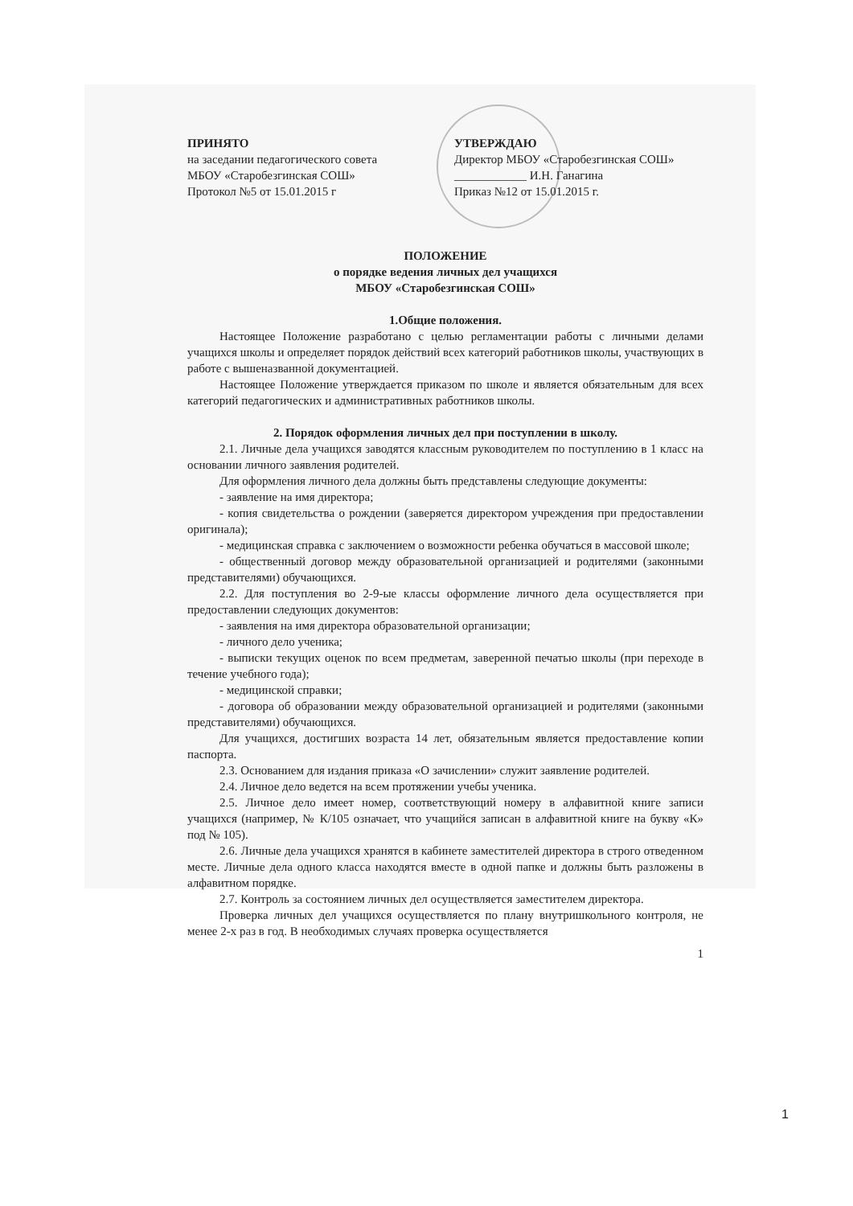ПРИНЯТО
на заседании педагогического совета
МБОУ «Старобезгинская СОШ»
Протокол №5 от 15.01.2015 г
УТВЕРЖДАЮ
Директор МБОУ «Старобезгинская СОШ»
____________ И.Н. Ганагина
Приказ №12 от 15.01.2015 г.
ПОЛОЖЕНИЕ
о порядке ведения личных дел учащихся
МБОУ «Старобезгинская СОШ»
1.Общие положения.
Настоящее Положение разработано с целью регламентации работы с личными делами учащихся школы и определяет порядок действий всех категорий работников школы, участвующих в работе с вышеназванной документацией.
Настоящее Положение утверждается приказом по школе и является обязательным для всех категорий педагогических и административных работников школы.
2. Порядок оформления личных дел при поступлении в школу.
2.1. Личные дела учащихся заводятся классным руководителем по поступлению в 1 класс на основании личного заявления родителей.
Для оформления личного дела должны быть представлены следующие документы:
- заявление на имя директора;
- копия свидетельства о рождении (заверяется директором учреждения при предоставлении оригинала);
- медицинская справка с заключением о возможности ребенка обучаться в массовой школе;
- общественный договор между образовательной организацией и родителями (законными представителями) обучающихся.
2.2. Для поступления во 2-9-ые классы оформление личного дела осуществляется при предоставлении следующих документов:
- заявления на имя директора образовательной организации;
- личного дело ученика;
- выписки текущих оценок по всем предметам, заверенной печатью школы (при переходе в течение учебного года);
- медицинской справки;
- договора об образовании между образовательной организацией и родителями (законными представителями) обучающихся.
Для учащихся, достигших возраста 14 лет, обязательным является предоставление копии паспорта.
2.3. Основанием для издания приказа «О зачислении» служит заявление родителей.
2.4. Личное дело ведется на всем протяжении учебы ученика.
2.5. Личное дело имеет номер, соответствующий номеру в алфавитной книге записи учащихся (например, № К/105 означает, что учащийся записан в алфавитной книге на букву «К» под № 105).
2.6. Личные дела учащихся хранятся в кабинете заместителей директора в строго отведенном месте. Личные дела одного класса находятся вместе в одной папке и должны быть разложены в алфавитном порядке.
2.7. Контроль за состоянием личных дел осуществляется заместителем директора.
Проверка личных дел учащихся осуществляется по плану внутришкольного контроля, не менее 2-х раз в год. В необходимых случаях проверка осуществляется
1
1